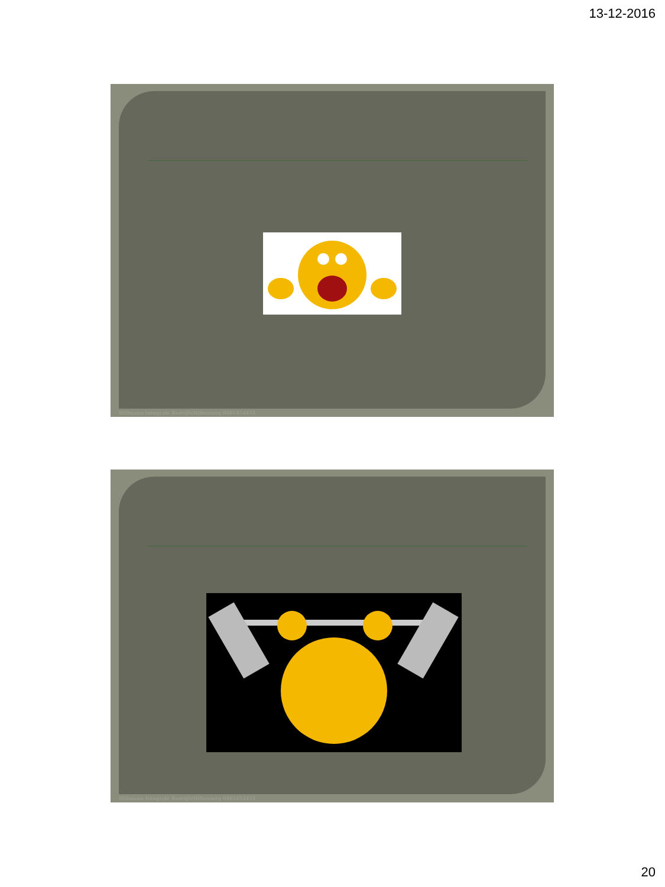13-12-2016
Hillmann Integrale BedrijfsMilieuzorg 0485454451
Hillmann Integrale BedrijfsMilieuzorg 0485454451
20